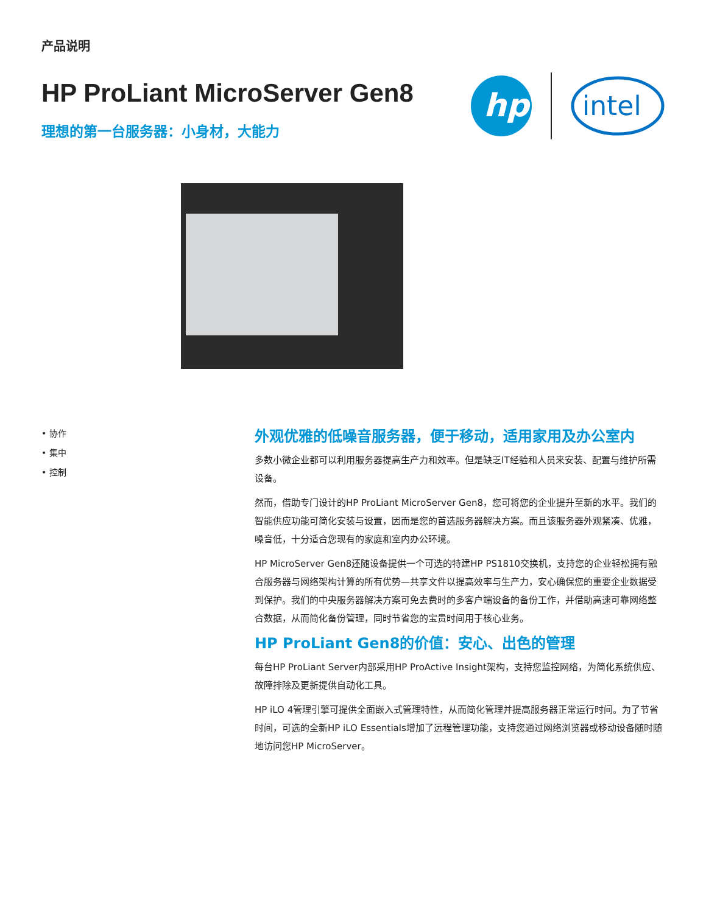产品说明
HP ProLiant MicroServer Gen8
理想的第一台服务器：小身材，大能力
hp
intel
• 协作
• 集中
• 控制
外观优雅的低噪音服务器，便于移动，适用家用及办公室内
多数小微企业都可以利用服务器提高生产力和效率。但是缺乏IT经验和人员来安装、配置与维护所需设备。
然而，借助专门设计的HP ProLiant MicroServer Gen8，您可将您的企业提升至新的水平。我们的智能供应功能可简化安装与设置，因而是您的首选服务器解决方案。而且该服务器外观紧凑、优雅，噪音低，十分适合您现有的家庭和室内办公环境。
HP MicroServer Gen8还随设备提供一个可选的特建HP PS1810交换机，支持您的企业轻松拥有融合服务器与网络架构计算的所有优势—共享文件以提高效率与生产力，安心确保您的重要企业数据受到保护。我们的中央服务器解决方案可免去费时的多客户端设备的备份工作，并借助高速可靠网络整合数据，从而简化备份管理，同时节省您的宝贵时间用于核心业务。
HP ProLiant Gen8的价值：安心、出色的管理
每台HP ProLiant Server内部采用HP ProActive Insight架构，支持您监控网络，为简化系统供应、故障排除及更新提供自动化工具。
HP iLO 4管理引擎可提供全面嵌入式管理特性，从而简化管理并提高服务器正常运行时间。为了节省时间，可选的全新HP iLO Essentials增加了远程管理功能，支持您通过网络浏览器或移动设备随时随地访问您HP MicroServer。